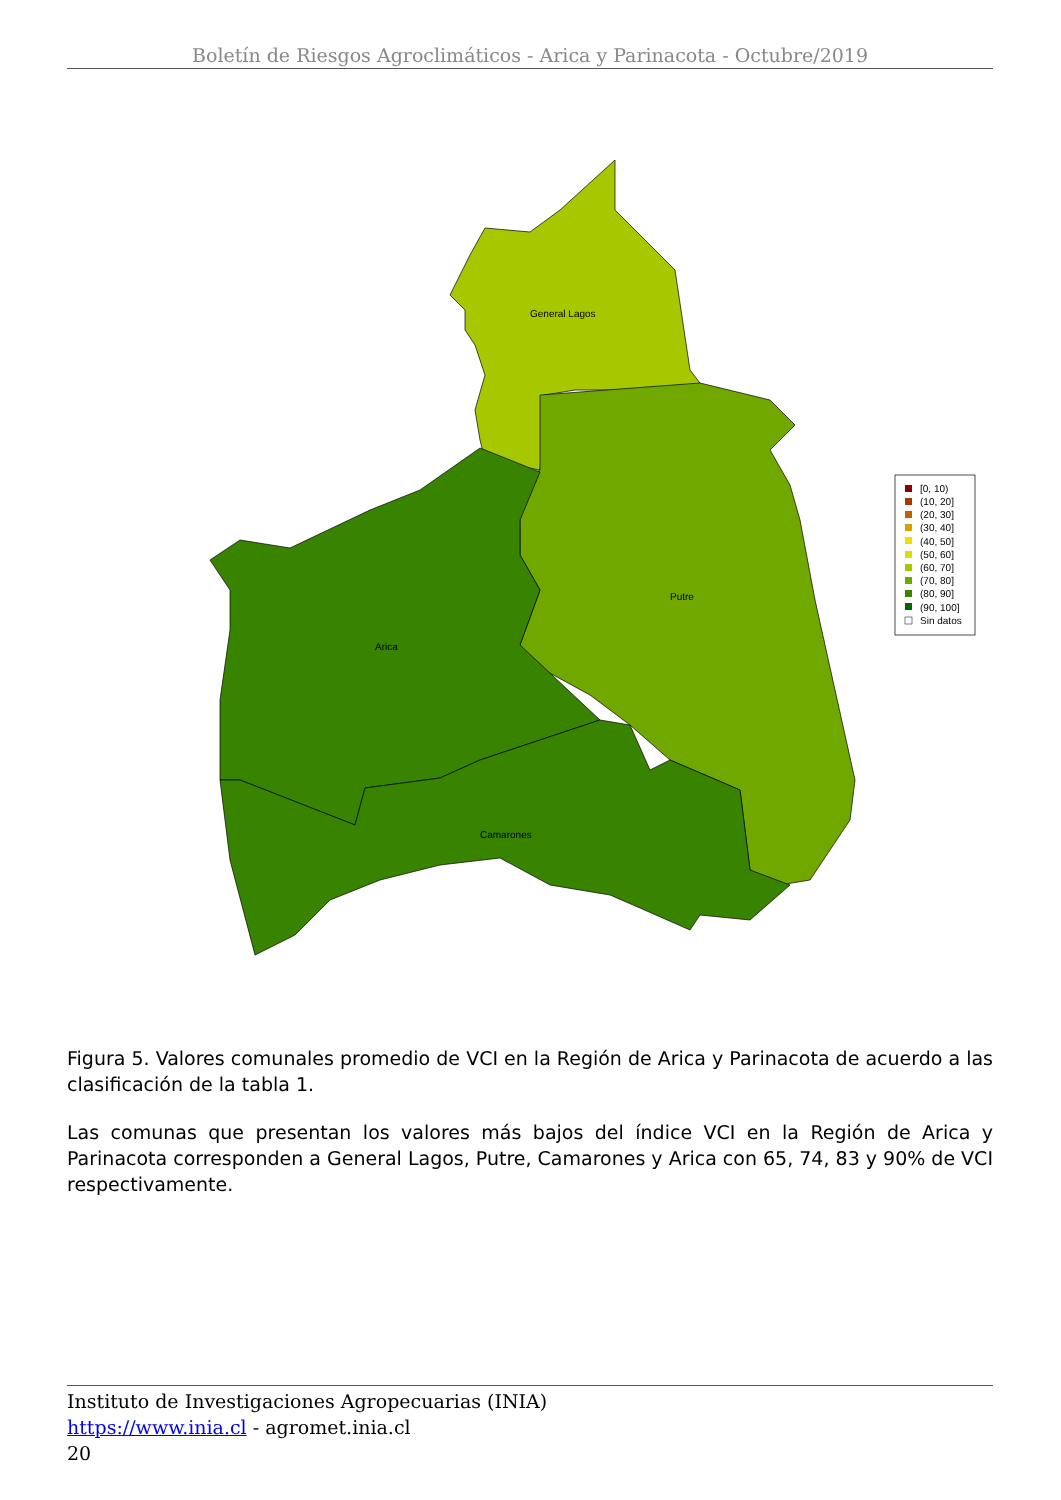Boletín de Riesgos Agroclimáticos - Arica y Parinacota - Octubre/2019
General Lagos
Putre
Arica
Camarones
[0, 10)
(10, 20]
(20, 30]
(30, 40]
(40, 50]
(50, 60]
(60, 70]
(70, 80]
(80, 90]
(90, 100]
Sin datos
Figura 5. Valores comunales promedio de VCI en la Región de Arica y Parinacota de acuerdo a las clasificación de la tabla 1.
Las comunas que presentan los valores más bajos del índice VCI en la Región de Arica y Parinacota corresponden a General Lagos, Putre, Camarones y Arica con 65, 74, 83 y 90% de VCI respectivamente.
Instituto de Investigaciones Agropecuarias (INIA)
https://www.inia.cl - agromet.inia.cl
20